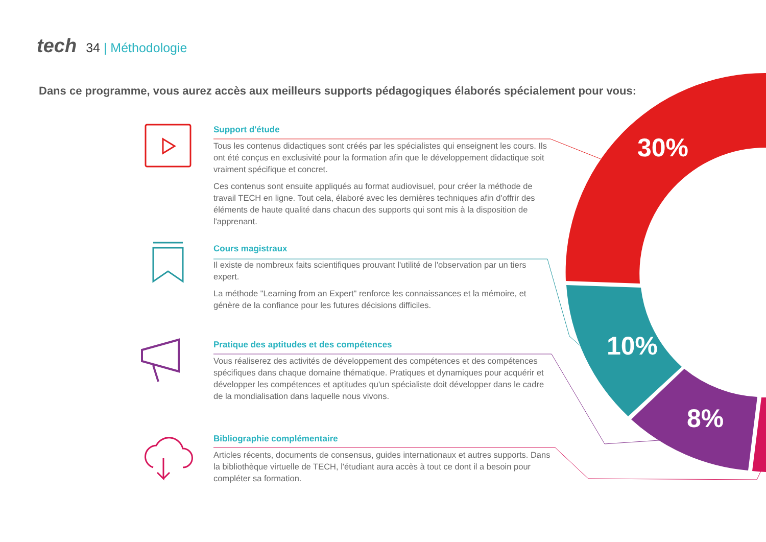tech 34 | Méthodologie
Dans ce programme, vous aurez accès aux meilleurs supports pédagogiques élaborés spécialement pour vous:
Support d'étude
Tous les contenus didactiques sont créés par les spécialistes qui enseignent les cours. Ils ont été conçus en exclusivité pour la formation afin que le développement didactique soit vraiment spécifique et concret.
Ces contenus sont ensuite appliqués au format audiovisuel, pour créer la méthode de travail TECH en ligne. Tout cela, élaboré avec les dernières techniques afin d'offrir des éléments de haute qualité dans chacun des supports qui sont mis à la disposition de l'apprenant.
Cours magistraux
Il existe de nombreux faits scientifiques prouvant l'utilité de l'observation par un tiers expert.
La méthode "Learning from an Expert" renforce les connaissances et la mémoire, et génère de la confiance pour les futures décisions difficiles.
Pratique des aptitudes et des compétences
Vous réaliserez des activités de développement des compétences et des compétences spécifiques dans chaque domaine thématique. Pratiques et dynamiques pour acquérir et développer les compétences et aptitudes qu'un spécialiste doit développer dans le cadre de la mondialisation dans laquelle nous vivons.
Bibliographie complémentaire
Articles récents, documents de consensus, guides internationaux et autres supports. Dans la bibliothèque virtuelle de TECH, l'étudiant aura accès à tout ce dont il a besoin pour compléter sa formation.
30%
10%
8%